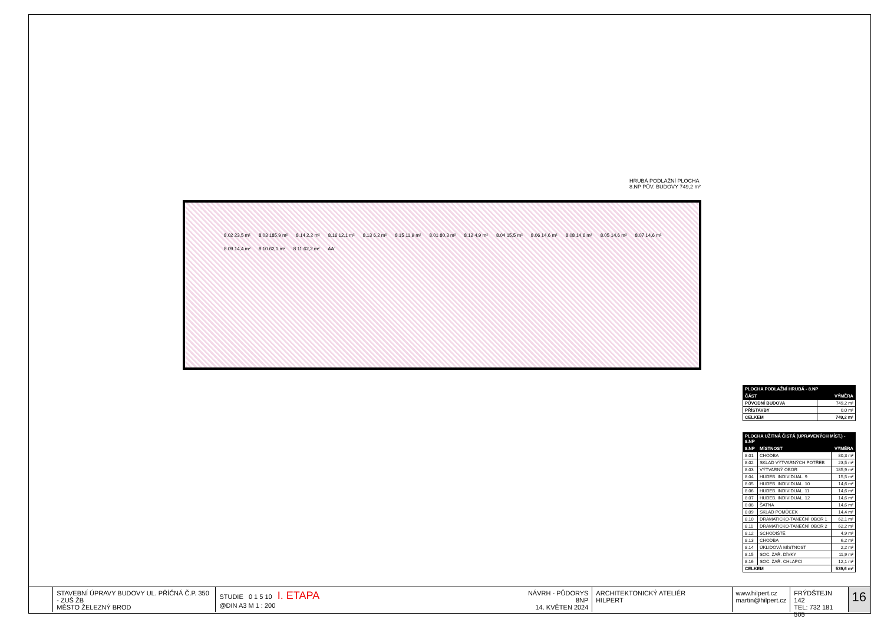HRUBÁ PODLAŽNÍ PLOCHA
8.NP PŮV. BUDOVY 749,2 m²
8.02 23,5 m² 8.03 185,9 m² 8.14 2,2 m² 8.16 12,1 m² 8.13 6,2 m² 8.15 11,9 m² 8.01 80,3 m² 8.12 4,9 m² 8.04 15,5 m² 8.06 14,6 m² 8.08 14,6 m² 8.05 14,6 m² 8.07 14,6 m² 8.09 14,4 m² 8.10 62,1 m² 8.11 62,2 m² AA´
| PLOCHA PODLAŽNÍ HRUBÁ - 8.NP | |
| --- | --- |
| ČÁST | VÝMĚRA |
| PŮVODNÍ BUDOVA | 749,2 m² |
| PŘÍSTAVBY | 0,0 m² |
| CELKEM | 749,2 m² |
| PLOCHA UŽITNÁ ČISTÁ (UPRAVENÝCH MÍST.) - 8.NP | | |
| --- | --- | --- |
| 8.NP | MÍSTNOST | VÝMĚRA |
| 8.01 | CHODBA | 80,3 m² |
| 8.02 | SKLAD VÝTVARNÝCH POTŘEB | 23,5 m² |
| 8.03 | VÝTVARNÝ OBOR | 185,9 m² |
| 8.04 | HUDEB. INDIVIDUAL. 9 | 15,5 m² |
| 8.05 | HUDEB. INDIVIDUAL. 10 | 14,6 m² |
| 8.06 | HUDEB. INDIVIDUAL. 11 | 14,6 m² |
| 8.07 | HUDEB. INDIVIDUAL. 12 | 14,6 m² |
| 8.08 | ŠATNA | 14,6 m² |
| 8.09 | SKLAD POMŮCEK | 14,4 m² |
| 8.10 | DRAMATICKO-TANEČNÍ OBOR 1 | 62,1 m² |
| 8.11 | DRAMATICKO-TANEČNÍ OBOR 2 | 62,2 m² |
| 8.12 | SCHODIŠTĚ | 4,9 m² |
| 8.13 | CHODBA | 6,2 m² |
| 8.14 | ÚKLIDOVÁ MÍSTNOST | 2,2 m² |
| 8.15 | SOC. ZAŘ. DÍVKY | 11,9 m² |
| 8.16 | SOC. ZAŘ. CHLAPCI | 12,1 m² |
| CELKEM | | 539,6 m² |
STAVEBNÍ ÚPRAVY BUDOVY UL. PŘÍČNÁ Č.P. 350 - ZUŠ ŽB
MĚSTO ŽELEZNÝ BROD
STUDIE 0 1 5 10 I. ETAPA
@DIN A3 M 1 : 200
NÁVRH - PŮDORYS 8NP
14. KVĚTEN 2024
ARCHITEKTONICKÝ ATELIÉR
HILPERT
www.hilpert.cz
martin@hilpert.cz
FRÝDŠTEJN 142
TEL: 732 181 505
16